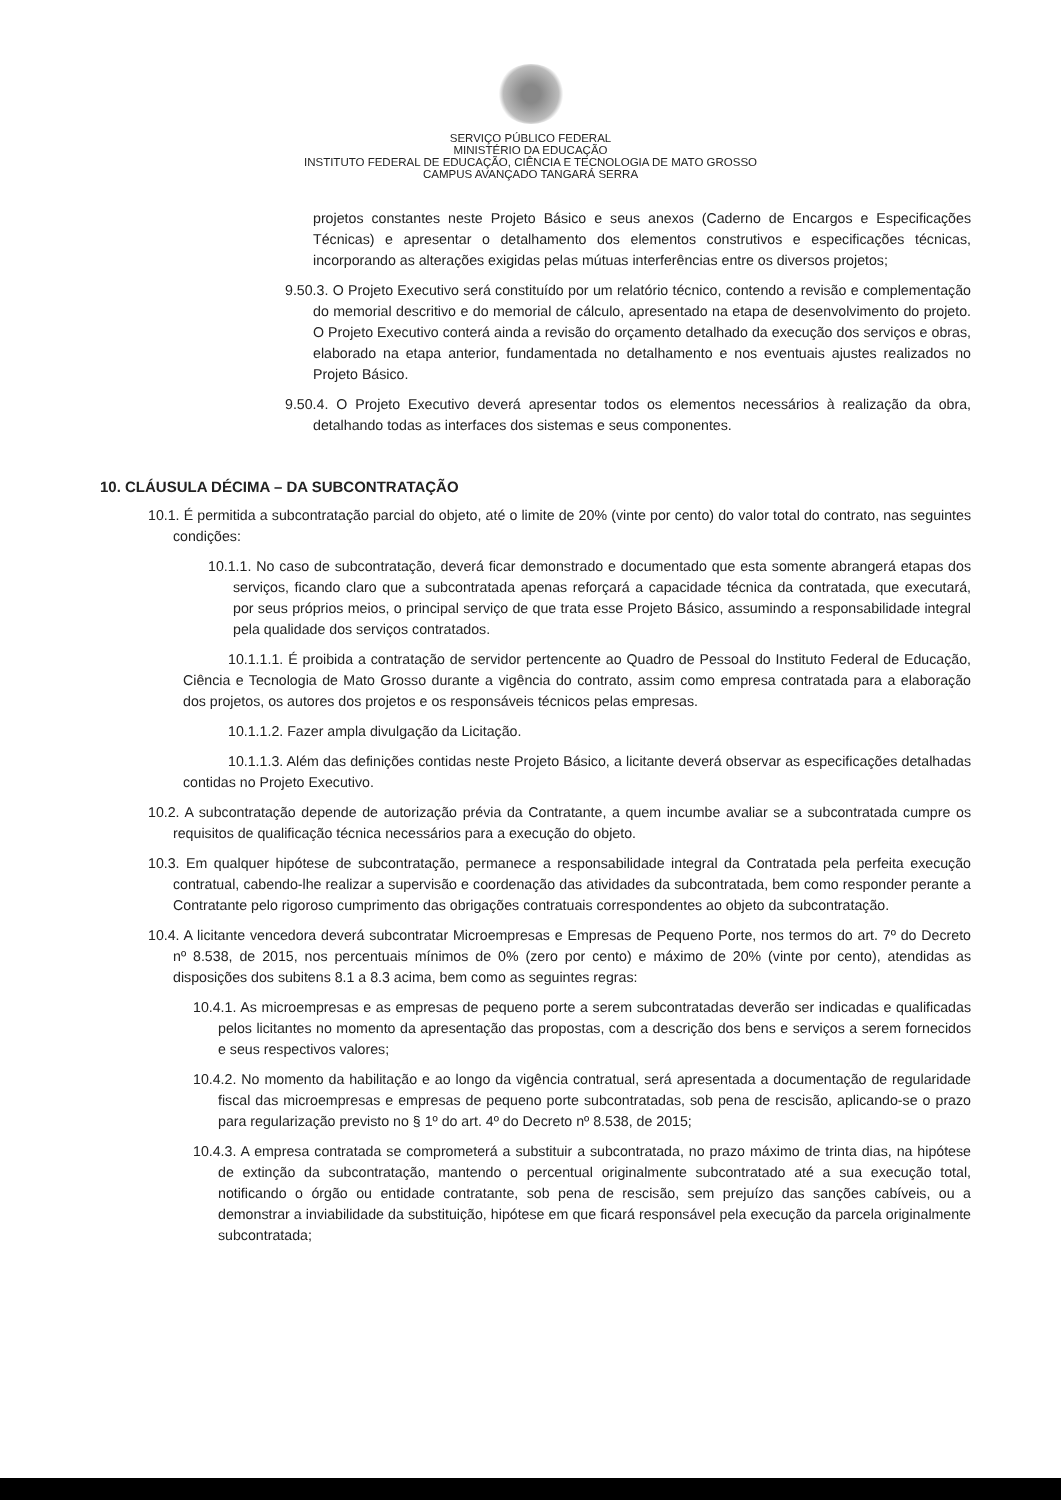SERVIÇO PÚBLICO FEDERAL
MINISTÉRIO DA EDUCAÇÃO
INSTITUTO FEDERAL DE EDUCAÇÃO, CIÊNCIA E TECNOLOGIA DE MATO GROSSO
CAMPUS AVANÇADO TANGARÁ SERRA
projetos constantes neste Projeto Básico e seus anexos (Caderno de Encargos e Especificações Técnicas) e apresentar o detalhamento dos elementos construtivos e especificações técnicas, incorporando as alterações exigidas pelas mútuas interferências entre os diversos projetos;
9.50.3. O Projeto Executivo será constituído por um relatório técnico, contendo a revisão e complementação do memorial descritivo e do memorial de cálculo, apresentado na etapa de desenvolvimento do projeto. O Projeto Executivo conterá ainda a revisão do orçamento detalhado da execução dos serviços e obras, elaborado na etapa anterior, fundamentada no detalhamento e nos eventuais ajustes realizados no Projeto Básico.
9.50.4. O Projeto Executivo deverá apresentar todos os elementos necessários à realização da obra, detalhando todas as interfaces dos sistemas e seus componentes.
10. CLÁUSULA DÉCIMA – DA SUBCONTRATAÇÃO
10.1. É permitida a subcontratação parcial do objeto, até o limite de 20% (vinte por cento) do valor total do contrato, nas seguintes condições:
10.1.1. No caso de subcontratação, deverá ficar demonstrado e documentado que esta somente abrangerá etapas dos serviços, ficando claro que a subcontratada apenas reforçará a capacidade técnica da contratada, que executará, por seus próprios meios, o principal serviço de que trata esse Projeto Básico, assumindo a responsabilidade integral pela qualidade dos serviços contratados.
10.1.1.1. É proibida a contratação de servidor pertencente ao Quadro de Pessoal do Instituto Federal de Educação, Ciência e Tecnologia de Mato Grosso durante a vigência do contrato, assim como empresa contratada para a elaboração dos projetos, os autores dos projetos e os responsáveis técnicos pelas empresas.
10.1.1.2. Fazer ampla divulgação da Licitação.
10.1.1.3. Além das definições contidas neste Projeto Básico, a licitante deverá observar as especificações detalhadas contidas no Projeto Executivo.
10.2. A subcontratação depende de autorização prévia da Contratante, a quem incumbe avaliar se a subcontratada cumpre os requisitos de qualificação técnica necessários para a execução do objeto.
10.3. Em qualquer hipótese de subcontratação, permanece a responsabilidade integral da Contratada pela perfeita execução contratual, cabendo-lhe realizar a supervisão e coordenação das atividades da subcontratada, bem como responder perante a Contratante pelo rigoroso cumprimento das obrigações contratuais correspondentes ao objeto da subcontratação.
10.4. A licitante vencedora deverá subcontratar Microempresas e Empresas de Pequeno Porte, nos termos do art. 7º do Decreto nº 8.538, de 2015, nos percentuais mínimos de 0% (zero por cento) e máximo de 20% (vinte por cento), atendidas as disposições dos subitens 8.1 a 8.3 acima, bem como as seguintes regras:
10.4.1. As microempresas e as empresas de pequeno porte a serem subcontratadas deverão ser indicadas e qualificadas pelos licitantes no momento da apresentação das propostas, com a descrição dos bens e serviços a serem fornecidos e seus respectivos valores;
10.4.2. No momento da habilitação e ao longo da vigência contratual, será apresentada a documentação de regularidade fiscal das microempresas e empresas de pequeno porte subcontratadas, sob pena de rescisão, aplicando-se o prazo para regularização previsto no § 1º do art. 4º do Decreto nº 8.538, de 2015;
10.4.3. A empresa contratada se comprometerá a substituir a subcontratada, no prazo máximo de trinta dias, na hipótese de extinção da subcontratação, mantendo o percentual originalmente subcontratado até a sua execução total, notificando o órgão ou entidade contratante, sob pena de rescisão, sem prejuízo das sanções cabíveis, ou a demonstrar a inviabilidade da substituição, hipótese em que ficará responsável pela execução da parcela originalmente subcontratada;